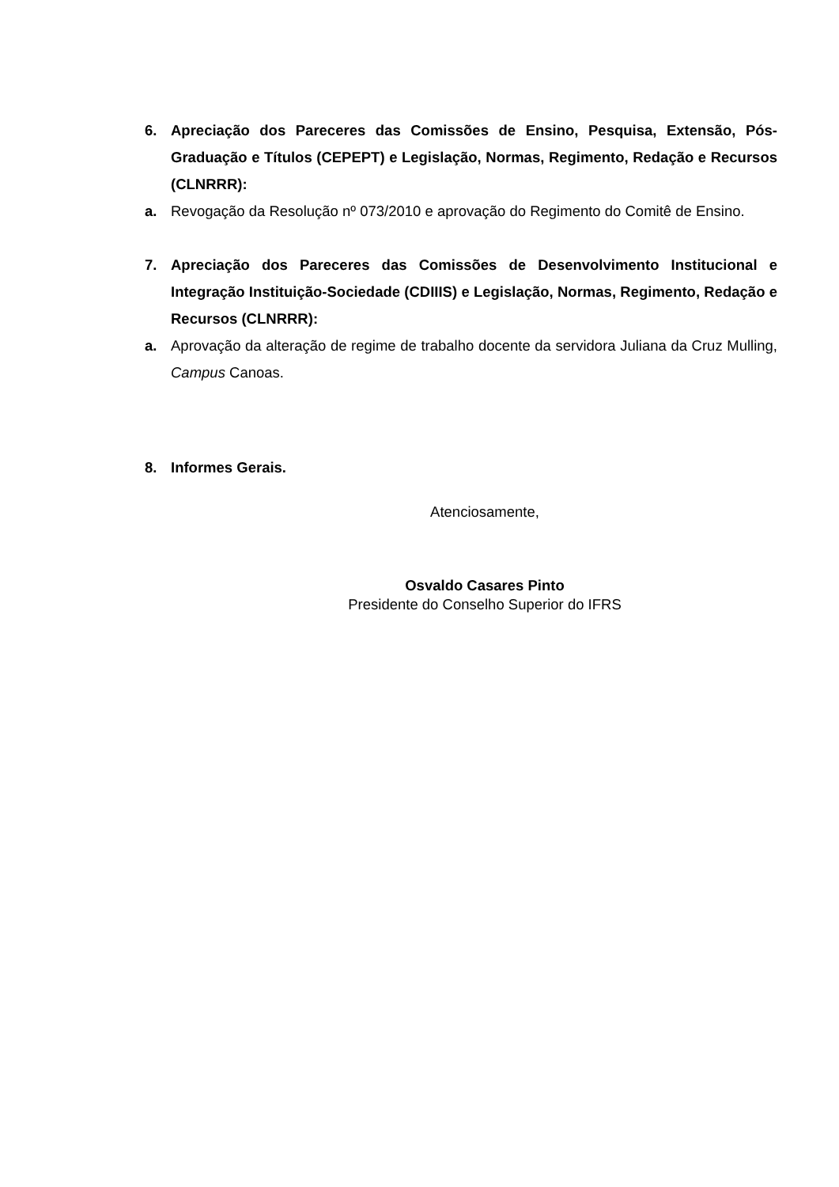6. Apreciação dos Pareceres das Comissões de Ensino, Pesquisa, Extensão, Pós-Graduação e Títulos (CEPEPT) e Legislação, Normas, Regimento, Redação e Recursos (CLNRRR):
a. Revogação da Resolução nº 073/2010 e aprovação do Regimento do Comitê de Ensino.
7. Apreciação dos Pareceres das Comissões de Desenvolvimento Institucional e Integração Instituição-Sociedade (CDIIIS) e Legislação, Normas, Regimento, Redação e Recursos (CLNRRR):
a. Aprovação da alteração de regime de trabalho docente da servidora Juliana da Cruz Mulling, Campus Canoas.
8. Informes Gerais.
Atenciosamente,
Osvaldo Casares Pinto
Presidente do Conselho Superior do IFRS